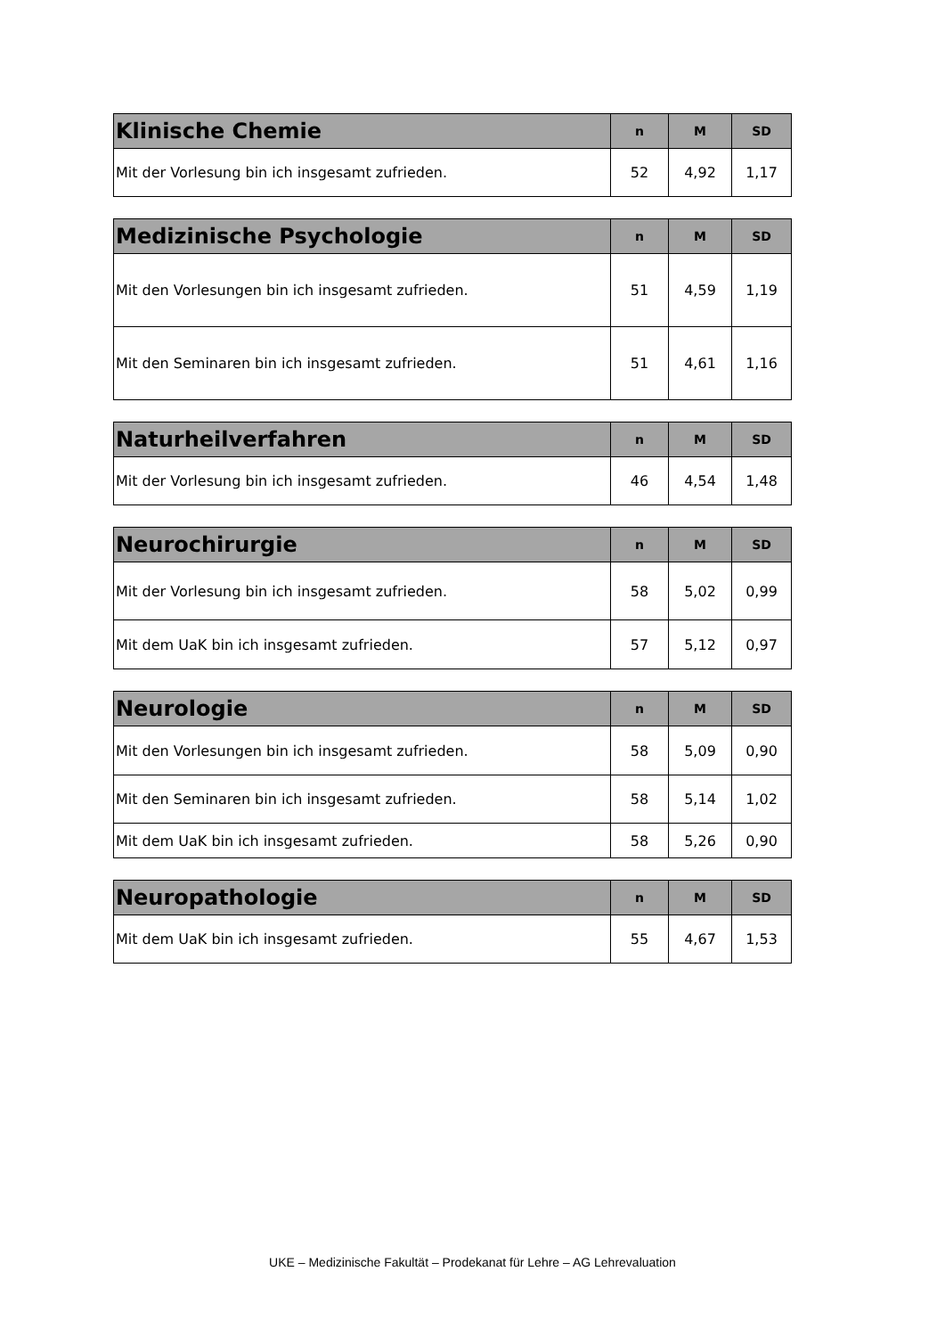| Klinische Chemie | n | M | SD |
| --- | --- | --- | --- |
| Mit der Vorlesung bin ich insgesamt zufrieden. | 52 | 4,92 | 1,17 |
| Medizinische Psychologie | n | M | SD |
| --- | --- | --- | --- |
| Mit den Vorlesungen bin ich insgesamt zufrieden. | 51 | 4,59 | 1,19 |
| Mit den Seminaren bin ich insgesamt zufrieden. | 51 | 4,61 | 1,16 |
| Naturheilverfahren | n | M | SD |
| --- | --- | --- | --- |
| Mit der Vorlesung bin ich insgesamt zufrieden. | 46 | 4,54 | 1,48 |
| Neurochirurgie | n | M | SD |
| --- | --- | --- | --- |
| Mit der Vorlesung bin ich insgesamt zufrieden. | 58 | 5,02 | 0,99 |
| Mit dem UaK bin ich insgesamt zufrieden. | 57 | 5,12 | 0,97 |
| Neurologie | n | M | SD |
| --- | --- | --- | --- |
| Mit den Vorlesungen bin ich insgesamt zufrieden. | 58 | 5,09 | 0,90 |
| Mit den Seminaren bin ich insgesamt zufrieden. | 58 | 5,14 | 1,02 |
| Mit dem UaK bin ich insgesamt zufrieden. | 58 | 5,26 | 0,90 |
| Neuropathologie | n | M | SD |
| --- | --- | --- | --- |
| Mit dem UaK bin ich insgesamt zufrieden. | 55 | 4,67 | 1,53 |
UKE – Medizinische Fakultät – Prodekanat für Lehre – AG Lehrevaluation